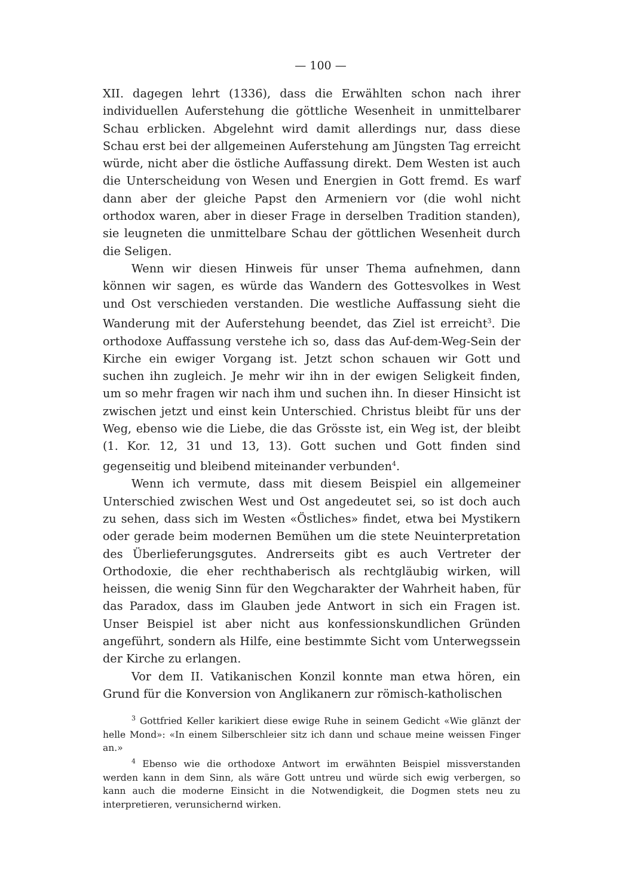— 100 —
XII. dagegen lehrt (1336), dass die Erwählten schon nach ihrer individuellen Auferstehung die göttliche Wesenheit in unmittelbarer Schau erblicken. Abgelehnt wird damit allerdings nur, dass diese Schau erst bei der allgemeinen Auferstehung am Jüngsten Tag erreicht würde, nicht aber die östliche Auffassung direkt. Dem Westen ist auch die Unterscheidung von Wesen und Energien in Gott fremd. Es warf dann aber der gleiche Papst den Armeniern vor (die wohl nicht orthodox waren, aber in dieser Frage in derselben Tradition standen), sie leugneten die unmittelbare Schau der göttlichen Wesenheit durch die Seligen.
Wenn wir diesen Hinweis für unser Thema aufnehmen, dann können wir sagen, es würde das Wandern des Gottesvolkes in West und Ost verschieden verstanden. Die westliche Auffassung sieht die Wanderung mit der Auferstehung beendet, das Ziel ist erreicht<sup>3</sup>. Die orthodoxe Auffassung verstehe ich so, dass das Auf-dem-Weg-Sein der Kirche ein ewiger Vorgang ist. Jetzt schon schauen wir Gott und suchen ihn zugleich. Je mehr wir ihn in der ewigen Seligkeit finden, um so mehr fragen wir nach ihm und suchen ihn. In dieser Hinsicht ist zwischen jetzt und einst kein Unterschied. Christus bleibt für uns der Weg, ebenso wie die Liebe, die das Grösste ist, ein Weg ist, der bleibt (1. Kor. 12, 31 und 13, 13). Gott suchen und Gott finden sind gegenseitig und bleibend miteinander verbunden<sup>4</sup>.
Wenn ich vermute, dass mit diesem Beispiel ein allgemeiner Unterschied zwischen West und Ost angedeutet sei, so ist doch auch zu sehen, dass sich im Westen «Östliches» findet, etwa bei Mystikern oder gerade beim modernen Bemühen um die stete Neuinterpretation des Überlieferungsgutes. Andrerseits gibt es auch Vertreter der Orthodoxie, die eher rechthaberisch als rechtgläubig wirken, will heissen, die wenig Sinn für den Wegcharakter der Wahrheit haben, für das Paradox, dass im Glauben jede Antwort in sich ein Fragen ist. Unser Beispiel ist aber nicht aus konfessionskundlichen Gründen angeführt, sondern als Hilfe, eine bestimmte Sicht vom Unterwegssein der Kirche zu erlangen.
Vor dem II. Vatikanischen Konzil konnte man etwa hören, ein Grund für die Konversion von Anglikanern zur römisch-katholischen
<sup>3</sup> Gottfried Keller karikiert diese ewige Ruhe in seinem Gedicht «Wie glänzt der helle Mond»: «In einem Silberschleier sitz ich dann und schaue meine weissen Finger an.»
<sup>4</sup> Ebenso wie die orthodoxe Antwort im erwähnten Beispiel missverstanden werden kann in dem Sinn, als wäre Gott untreu und würde sich ewig verbergen, so kann auch die moderne Einsicht in die Notwendigkeit, die Dogmen stets neu zu interpretieren, verunsichernd wirken.